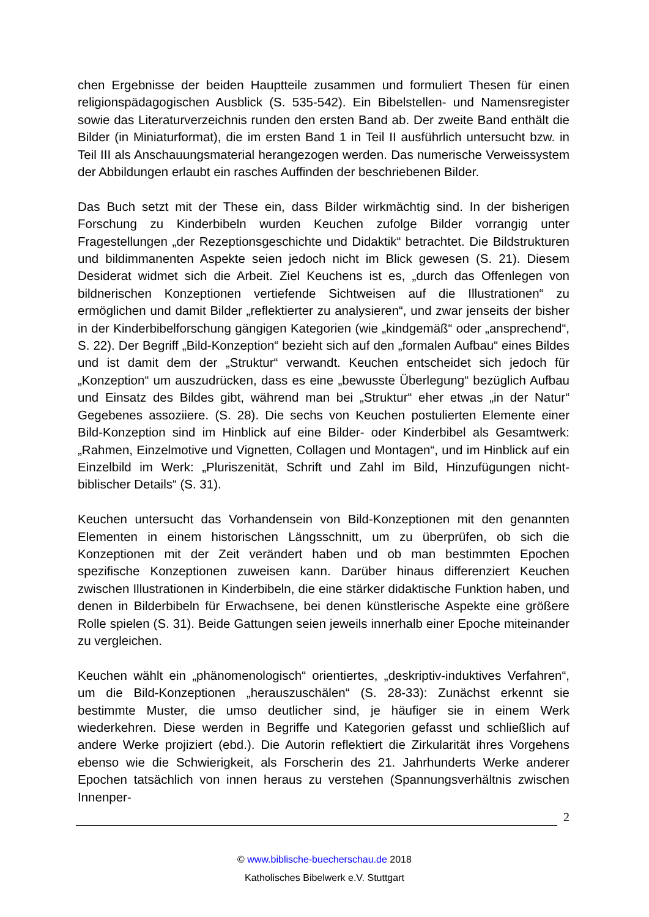chen Ergebnisse der beiden Hauptteile zusammen und formuliert Thesen für einen religionspädagogischen Ausblick (S. 535-542). Ein Bibelstellen- und Namensregister sowie das Literaturverzeichnis runden den ersten Band ab. Der zweite Band enthält die Bilder (in Miniaturformat), die im ersten Band 1 in Teil II ausführlich untersucht bzw. in Teil III als Anschauungsmaterial herangezogen werden. Das numerische Verweissystem der Abbildungen erlaubt ein rasches Auffinden der beschriebenen Bilder.
Das Buch setzt mit der These ein, dass Bilder wirkmächtig sind. In der bisherigen Forschung zu Kinderbibeln wurden Keuchen zufolge Bilder vorrangig unter Fragestellungen „der Rezeptionsgeschichte und Didaktik“ betrachtet. Die Bildstrukturen und bildimmanenten Aspekte seien jedoch nicht im Blick gewesen (S. 21). Diesem Desiderat widmet sich die Arbeit. Ziel Keuchens ist es, „durch das Offenlegen von bildnerischen Konzeptionen vertiefende Sichtweisen auf die Illustrationen“ zu ermöglichen und damit Bilder „reflektierter zu analysieren“, und zwar jenseits der bisher in der Kinderbibelforschung gängigen Kategorien (wie „kindgemäß“ oder „ansprechend“, S. 22). Der Begriff „Bild-Konzeption“ bezieht sich auf den „formalen Aufbau“ eines Bildes und ist damit dem der „Struktur“ verwandt. Keuchen entscheidet sich jedoch für „Konzeption“ um auszudrücken, dass es eine „bewusste Überlegung“ bezüglich Aufbau und Einsatz des Bildes gibt, während man bei „Struktur“ eher etwas „in der Natur“ Gegebenes assoziiere. (S. 28). Die sechs von Keuchen postulierten Elemente einer Bild-Konzeption sind im Hinblick auf eine Bilder- oder Kinderbibel als Gesamtwerk: „Rahmen, Einzelmotive und Vignetten, Collagen und Montagen“, und im Hinblick auf ein Einzelbild im Werk: „Pluriszenität, Schrift und Zahl im Bild, Hinzufügungen nicht-biblischer Details“ (S. 31).
Keuchen untersucht das Vorhandensein von Bild-Konzeptionen mit den genannten Elementen in einem historischen Längsschnitt, um zu überprüfen, ob sich die Konzeptionen mit der Zeit verändert haben und ob man bestimmten Epochen spezifische Konzeptionen zuweisen kann. Darüber hinaus differenziert Keuchen zwischen Illustrationen in Kinderbibeln, die eine stärker didaktische Funktion haben, und denen in Bilderbibeln für Erwachsene, bei denen künstlerische Aspekte eine größere Rolle spielen (S. 31). Beide Gattungen seien jeweils innerhalb einer Epoche miteinander zu vergleichen.
Keuchen wählt ein „phänomenologisch“ orientiertes, „deskriptiv-induktives Verfahren“, um die Bild-Konzeptionen „herauszuschälen“ (S. 28-33): Zunächst erkennt sie bestimmte Muster, die umso deutlicher sind, je häufiger sie in einem Werk wiederkehren. Diese werden in Begriffe und Kategorien gefasst und schließlich auf andere Werke projiziert (ebd.). Die Autorin reflektiert die Zirkularität ihres Vorgehens ebenso wie die Schwierigkeit, als Forscherin des 21. Jahrhunderts Werke anderer Epochen tatsächlich von innen heraus zu verstehen (Spannungsverhältnis zwischen Innenper-
2
© www.biblische-buecherschau.de 2018
Katholisches Bibelwerk e.V. Stuttgart